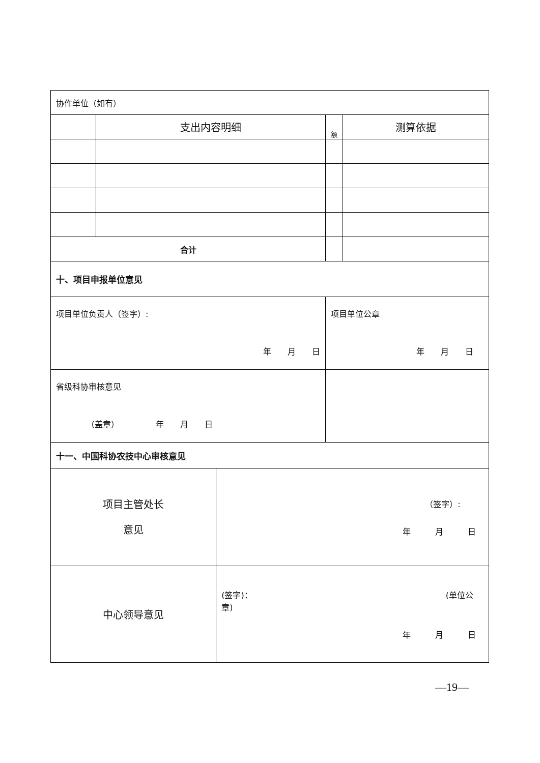| 协作单位（如有） | | | | |
| | 支出内容明细 | | 额 | 测算依据 |
| 合计 | | | | |
| 十、项目申报单位意见 | | | | |
| 项目单位负责人（签字）: 年 月 日 | | | 项目单位公章 年 月 日 | |
| 省级科协审核意见 （盖章） 年 月 日 | | | | |
| 十一、中国科协农技中心审核意见 | | | | |
| 项目主管处长 意见 | | （签字）: 年 月 日 | | |
| 中心领导意见 | | (签字)： (单位公章) 年 月 日 | | |
—19—